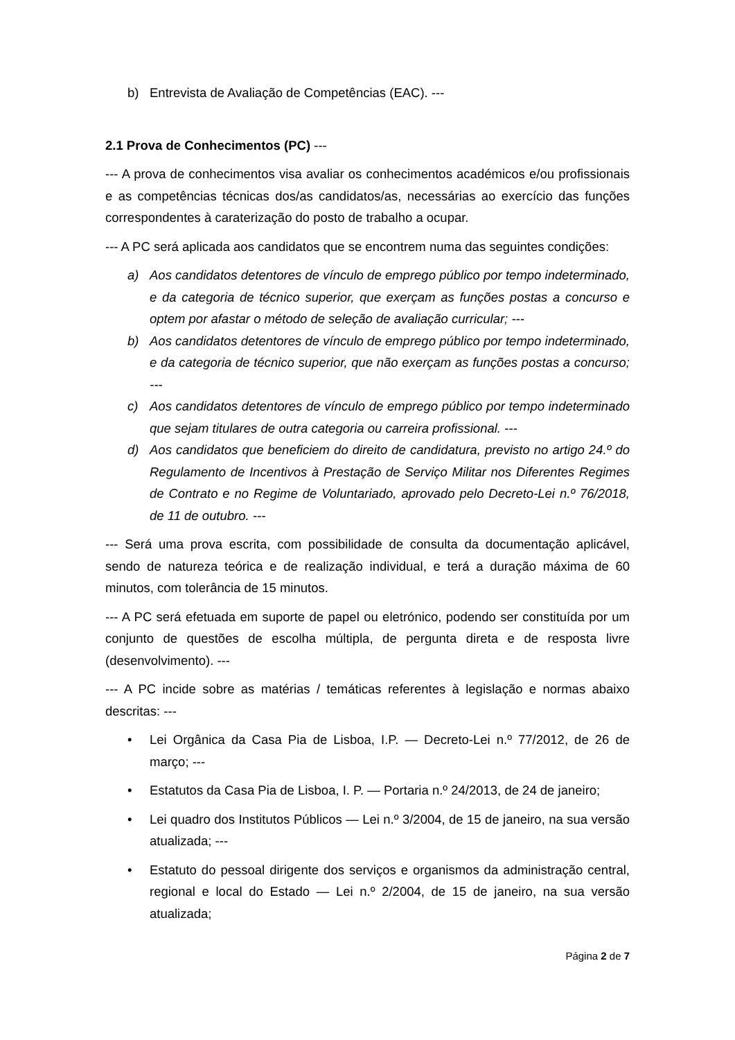b) Entrevista de Avaliação de Competências (EAC). ---
2.1 Prova de Conhecimentos (PC) ---
--- A prova de conhecimentos visa avaliar os conhecimentos académicos e/ou profissionais e as competências técnicas dos/as candidatos/as, necessárias ao exercício das funções correspondentes à caraterização do posto de trabalho a ocupar.
--- A PC será aplicada aos candidatos que se encontrem numa das seguintes condições:
a) Aos candidatos detentores de vínculo de emprego público por tempo indeterminado, e da categoria de técnico superior, que exerçam as funções postas a concurso e optem por afastar o método de seleção de avaliação curricular; ---
b) Aos candidatos detentores de vínculo de emprego público por tempo indeterminado, e da categoria de técnico superior, que não exerçam as funções postas a concurso; ---
c) Aos candidatos detentores de vínculo de emprego público por tempo indeterminado que sejam titulares de outra categoria ou carreira profissional. ---
d) Aos candidatos que beneficiem do direito de candidatura, previsto no artigo 24.º do Regulamento de Incentivos à Prestação de Serviço Militar nos Diferentes Regimes de Contrato e no Regime de Voluntariado, aprovado pelo Decreto-Lei n.º 76/2018, de 11 de outubro. ---
--- Será uma prova escrita, com possibilidade de consulta da documentação aplicável, sendo de natureza teórica e de realização individual, e terá a duração máxima de 60 minutos, com tolerância de 15 minutos.
--- A PC será efetuada em suporte de papel ou eletrónico, podendo ser constituída por um conjunto de questões de escolha múltipla, de pergunta direta e de resposta livre (desenvolvimento). ---
--- A PC incide sobre as matérias / temáticas referentes à legislação e normas abaixo descritas: ---
• Lei Orgânica da Casa Pia de Lisboa, I.P. — Decreto-Lei n.º 77/2012, de 26 de março; ---
• Estatutos da Casa Pia de Lisboa, I. P. — Portaria n.º 24/2013, de 24 de janeiro;
• Lei quadro dos Institutos Públicos — Lei n.º 3/2004, de 15 de janeiro, na sua versão atualizada; ---
• Estatuto do pessoal dirigente dos serviços e organismos da administração central, regional e local do Estado — Lei n.º 2/2004, de 15 de janeiro, na sua versão atualizada;
Página 2 de 7